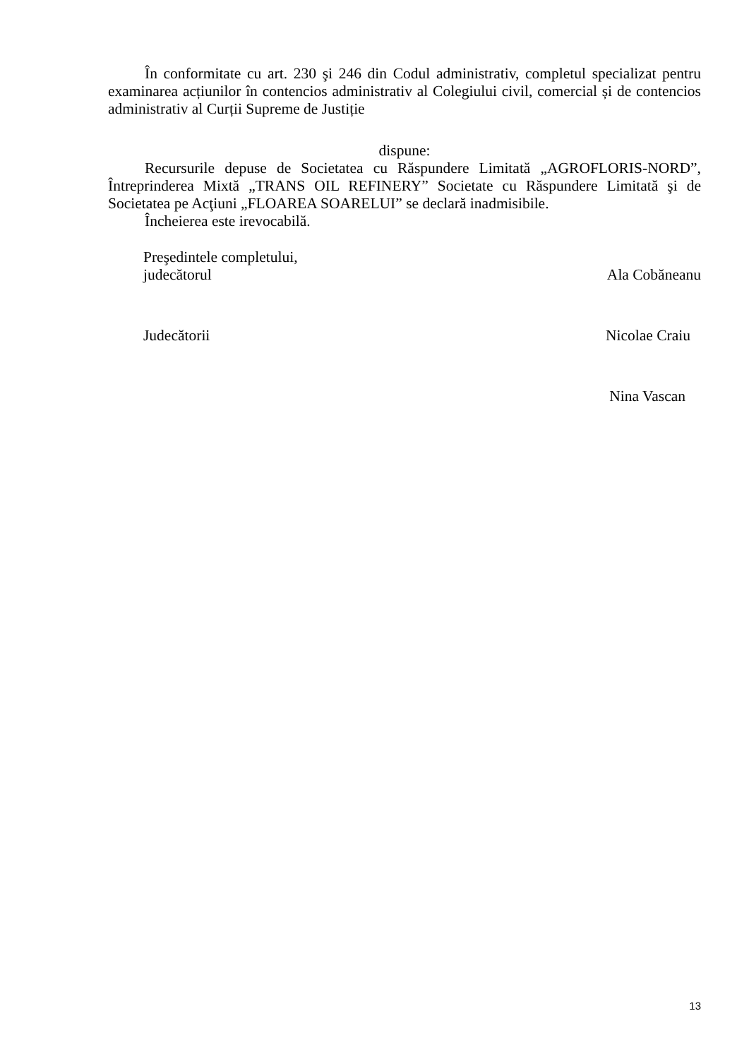În conformitate cu art. 230 şi 246 din Codul administrativ, completul specializat pentru examinarea acțiunilor în contencios administrativ al Colegiului civil, comercial și de contencios administrativ al Curții Supreme de Justiție
dispune:
Recursurile depuse de Societatea cu Răspundere Limitată „AGROFLORIS-NORD”, Întreprinderea Mixtă „TRANS OIL REFINERY” Societate cu Răspundere Limitată şi de Societatea pe Acţiuni „FLOAREA SOARELUI” se declară inadmisibile.
Încheierea este irevocabilă.
Preşedintele completului,
judecătorul Ala Cobăneanu
Judecătorii Nicolae Craiu
Nina Vascan
13